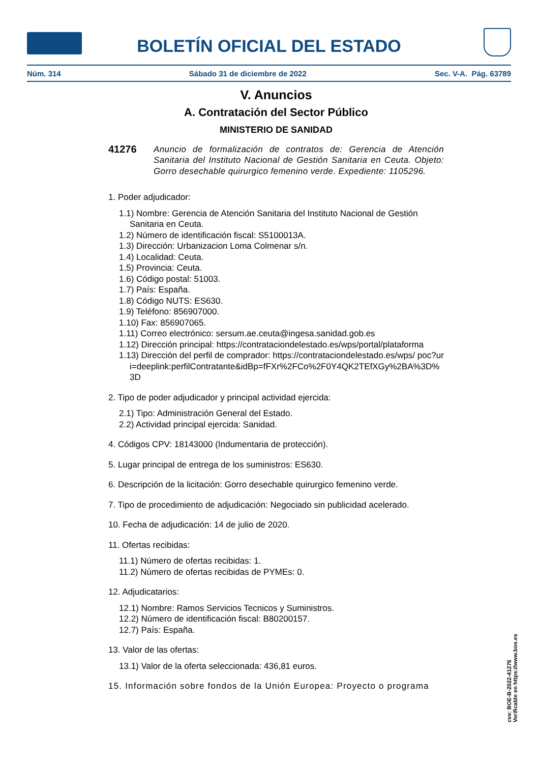BOLETÍN OFICIAL DEL ESTADO
Núm. 314 Sábado 31 de diciembre de 2022 Sec. V-A. Pág. 63789
V. Anuncios
A. Contratación del Sector Público
MINISTERIO DE SANIDAD
41276 Anuncio de formalización de contratos de: Gerencia de Atención Sanitaria del Instituto Nacional de Gestión Sanitaria en Ceuta. Objeto: Gorro desechable quirurgico femenino verde. Expediente: 1105296.
1. Poder adjudicador:
1.1) Nombre: Gerencia de Atención Sanitaria del Instituto Nacional de Gestión Sanitaria en Ceuta.
1.2) Número de identificación fiscal: S5100013A.
1.3) Dirección: Urbanizacion Loma Colmenar s/n.
1.4) Localidad: Ceuta.
1.5) Provincia: Ceuta.
1.6) Código postal: 51003.
1.7) País: España.
1.8) Código NUTS: ES630.
1.9) Teléfono: 856907000.
1.10) Fax: 856907065.
1.11) Correo electrónico: sersum.ae.ceuta@ingesa.sanidad.gob.es
1.12) Dirección principal: https://contrataciondelestado.es/wps/portal/plataforma
1.13) Dirección del perfil de comprador: https://contrataciondelestado.es/wps/ poc?uri=deeplink:perfilContratante&idBp=fFXr%2FCo%2F0Y4QK2TEfXGy%2BA%3D%3D
2. Tipo de poder adjudicador y principal actividad ejercida:
2.1) Tipo: Administración General del Estado.
2.2) Actividad principal ejercida: Sanidad.
4. Códigos CPV: 18143000 (Indumentaria de protección).
5. Lugar principal de entrega de los suministros: ES630.
6. Descripción de la licitación: Gorro desechable quirurgico femenino verde.
7. Tipo de procedimiento de adjudicación: Negociado sin publicidad acelerado.
10. Fecha de adjudicación: 14 de julio de 2020.
11. Ofertas recibidas:
11.1) Número de ofertas recibidas: 1.
11.2) Número de ofertas recibidas de PYMEs: 0.
12. Adjudicatarios:
12.1) Nombre: Ramos Servicios Tecnicos y Suministros.
12.2) Número de identificación fiscal: B80200157.
12.7) País: España.
13. Valor de las ofertas:
13.1) Valor de la oferta seleccionada: 436,81 euros.
15. Información sobre fondos de la Unión Europea: Proyecto o programa
cve: BOE-B-2022-41276
Verificable en https://www.boe.es